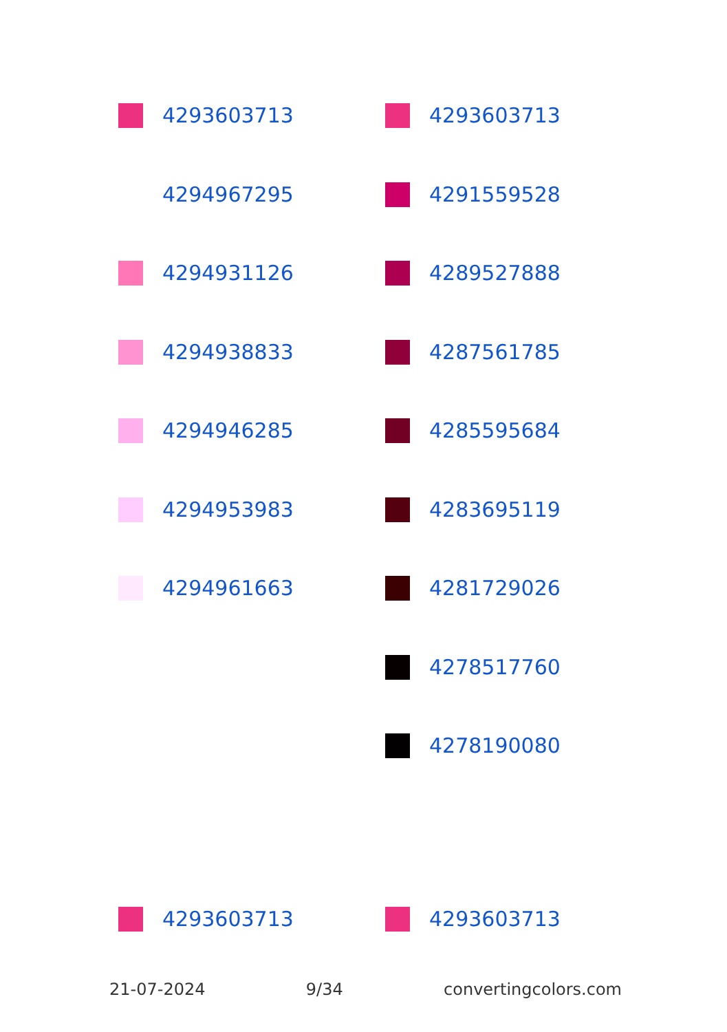4293603713
4294967295
4294931126
4294938833
4294946285
4294953983
4294961663
4293603713
4291559528
4289527888
4287561785
4285595684
4283695119
4281729026
4278517760
4278190080
4293603713 4293603713
21-07-2024 9/34 convertingcolors.com